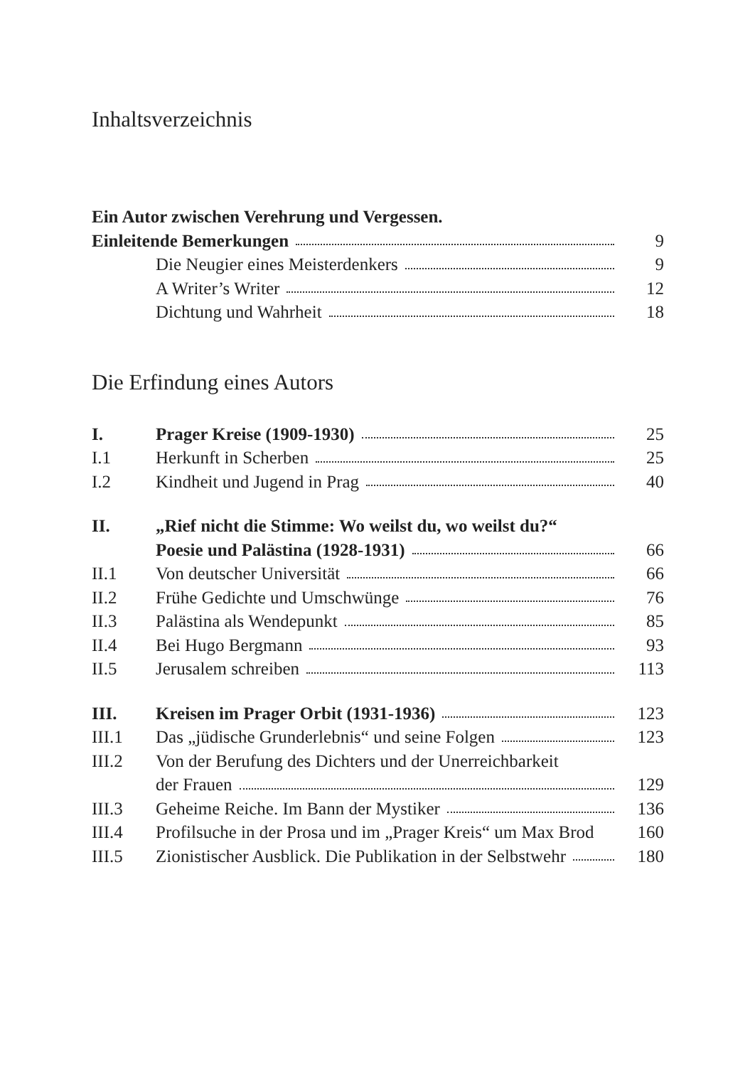Inhaltsverzeichnis
| Ein Autor zwischen Verehrung und Vergessen. | | |
| Einleitende Bemerkungen | | 9 |
| | Die Neugier eines Meisterdenkers | 9 |
| | A Writer’s Writer | 12 |
| | Dichtung und Wahrheit | 18 |
Die Erfindung eines Autors
| I. | Prager Kreise (1909-1930) | 25 |
| I.1 | Herkunft in Scherben | 25 |
| I.2 | Kindheit und Jugend in Prag | 40 |
| II. | „Rief nicht die Stimme: Wo weilst du, wo weilst du?“ | |
| | Poesie und Palästina (1928-1931) | 66 |
| II.1 | Von deutscher Universität | 66 |
| II.2 | Frühe Gedichte und Umschwünge | 76 |
| II.3 | Palästina als Wendepunkt | 85 |
| II.4 | Bei Hugo Bergmann | 93 |
| II.5 | Jerusalem schreiben | 113 |
| III. | Kreisen im Prager Orbit (1931-1936) | 123 |
| III.1 | Das „jüdische Grunderlebnis“ und seine Folgen | 123 |
| III.2 | Von der Berufung des Dichters und der Unerreichbarkeit | |
| | der Frauen | 129 |
| III.3 | Geheime Reiche. Im Bann der Mystiker | 136 |
| III.4 | Profilsuche in der Prosa und im „Prager Kreis“ um Max Brod | 160 |
| III.5 | Zionistischer Ausblick. Die Publikation in der Selbstwehr | 180 |